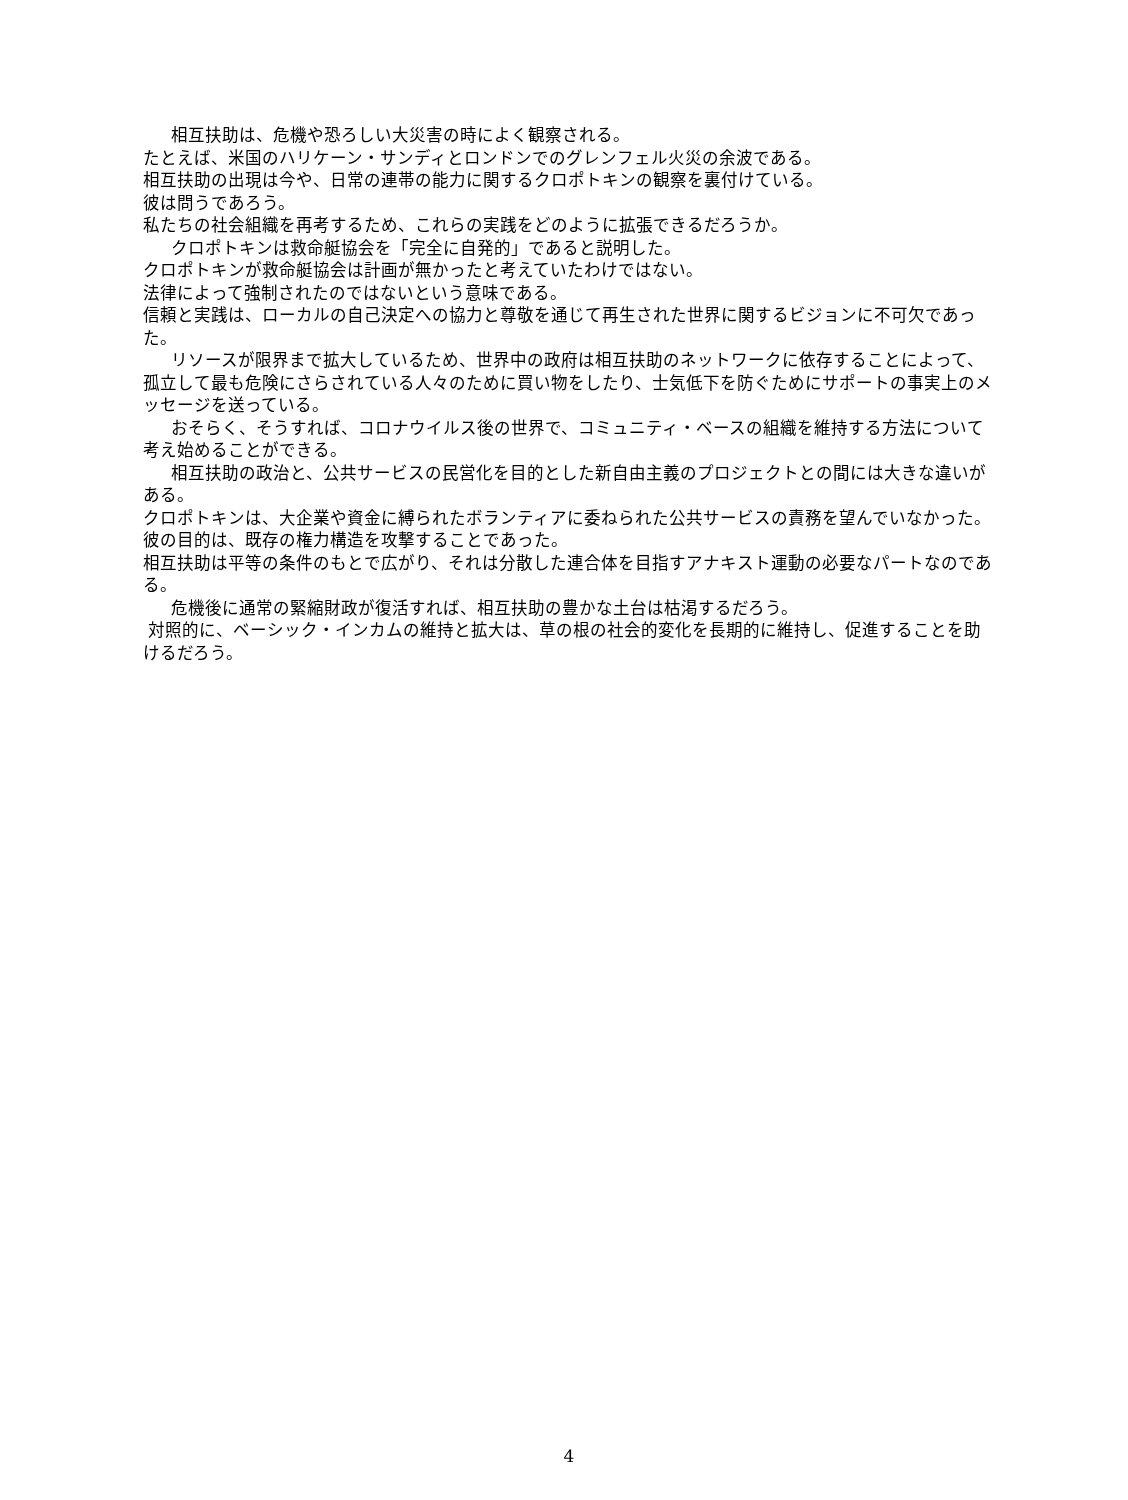相互扶助は、危機や恐ろしい大災害の時によく観察される。
たとえば、米国のハリケーン・サンディとロンドンでのグレンフェル火災の余波である。
相互扶助の出現は今や、日常の連帯の能力に関するクロポトキンの観察を裏付けている。
彼は問うであろう。
私たちの社会組織を再考するため、これらの実践をどのように拡張できるだろうか。
クロポトキンは救命艇協会を「完全に自発的」であると説明した。
クロポトキンが救命艇協会は計画が無かったと考えていたわけではない。
法律によって強制されたのではないという意味である。
信頼と実践は、ローカルの自己決定への協力と尊敬を通じて再生された世界に関するビジョンに不可欠であった。
リソースが限界まで拡大しているため、世界中の政府は相互扶助のネットワークに依存することによって、孤立して最も危険にさらされている人々のために買い物をしたり、士気低下を防ぐためにサポートの事実上のメッセージを送っている。
おそらく、そうすれば、コロナウイルス後の世界で、コミュニティ・ベースの組織を維持する方法について考え始めることができる。
相互扶助の政治と、公共サービスの民営化を目的とした新自由主義のプロジェクトとの間には大きな違いがある。
クロポトキンは、大企業や資金に縛られたボランティアに委ねられた公共サービスの責務を望んでいなかった。
彼の目的は、既存の権力構造を攻撃することであった。
相互扶助は平等の条件のもとで広がり、それは分散した連合体を目指すアナキスト運動の必要なパートなのである。
危機後に通常の緊縮財政が復活すれば、相互扶助の豊かな土台は枯渇するだろう。
対照的に、ベーシック・インカムの維持と拡大は、草の根の社会的変化を長期的に維持し、促進することを助けるだろう。
4